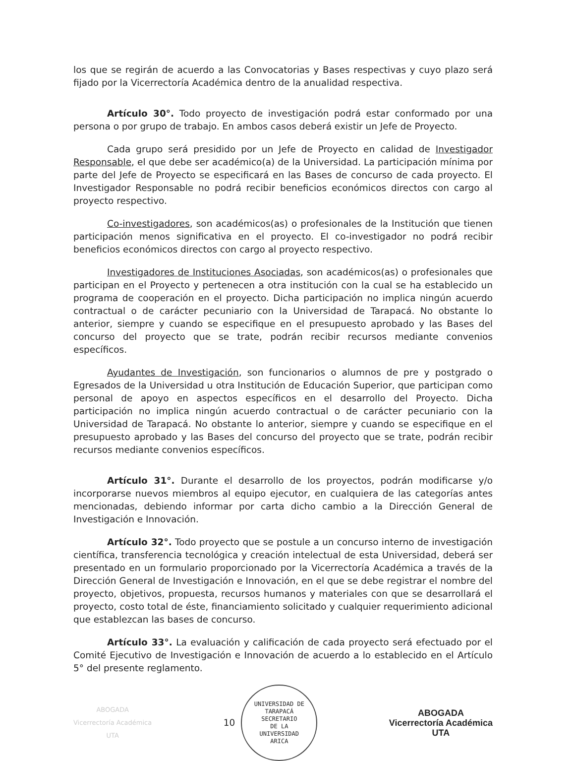los que se regirán de acuerdo a las Convocatorias y Bases respectivas y cuyo plazo será fijado por la Vicerrectoría Académica dentro de la anualidad respectiva.
Artículo 30°. Todo proyecto de investigación podrá estar conformado por una persona o por grupo de trabajo. En ambos casos deberá existir un Jefe de Proyecto.
Cada grupo será presidido por un Jefe de Proyecto en calidad de Investigador Responsable, el que debe ser académico(a) de la Universidad. La participación mínima por parte del Jefe de Proyecto se especificará en las Bases de concurso de cada proyecto. El Investigador Responsable no podrá recibir beneficios económicos directos con cargo al proyecto respectivo.
Co-investigadores, son académicos(as) o profesionales de la Institución que tienen participación menos significativa en el proyecto. El co-investigador no podrá recibir beneficios económicos directos con cargo al proyecto respectivo.
Investigadores de Instituciones Asociadas, son académicos(as) o profesionales que participan en el Proyecto y pertenecen a otra institución con la cual se ha establecido un programa de cooperación en el proyecto. Dicha participación no implica ningún acuerdo contractual o de carácter pecuniario con la Universidad de Tarapacá. No obstante lo anterior, siempre y cuando se especifique en el presupuesto aprobado y las Bases del concurso del proyecto que se trate, podrán recibir recursos mediante convenios específicos.
Ayudantes de Investigación, son funcionarios o alumnos de pre y postgrado o Egresados de la Universidad u otra Institución de Educación Superior, que participan como personal de apoyo en aspectos específicos en el desarrollo del Proyecto. Dicha participación no implica ningún acuerdo contractual o de carácter pecuniario con la Universidad de Tarapacá. No obstante lo anterior, siempre y cuando se especifique en el presupuesto aprobado y las Bases del concurso del proyecto que se trate, podrán recibir recursos mediante convenios específicos.
Artículo 31°. Durante el desarrollo de los proyectos, podrán modificarse y/o incorporarse nuevos miembros al equipo ejecutor, en cualquiera de las categorías antes mencionadas, debiendo informar por carta dicho cambio a la Dirección General de Investigación e Innovación.
Artículo 32°. Todo proyecto que se postule a un concurso interno de investigación científica, transferencia tecnológica y creación intelectual de esta Universidad, deberá ser presentado en un formulario proporcionado por la Vicerrectoría Académica a través de la Dirección General de Investigación e Innovación, en el que se debe registrar el nombre del proyecto, objetivos, propuesta, recursos humanos y materiales con que se desarrollará el proyecto, costo total de éste, financiamiento solicitado y cualquier requerimiento adicional que establezcan las bases de concurso.
Artículo 33°. La evaluación y calificación de cada proyecto será efectuado por el Comité Ejecutivo de Investigación e Innovación de acuerdo a lo establecido en el Artículo 5° del presente reglamento.
ABOGADA
Vicerrectoría Académica
UTA
10
UNIVERSIDAD DE TARAPACÁ
SECRETARIO
DE LA
UNIVERSIDAD
ARICA
ABOGADA
Vicerrectoría Académica
UTA